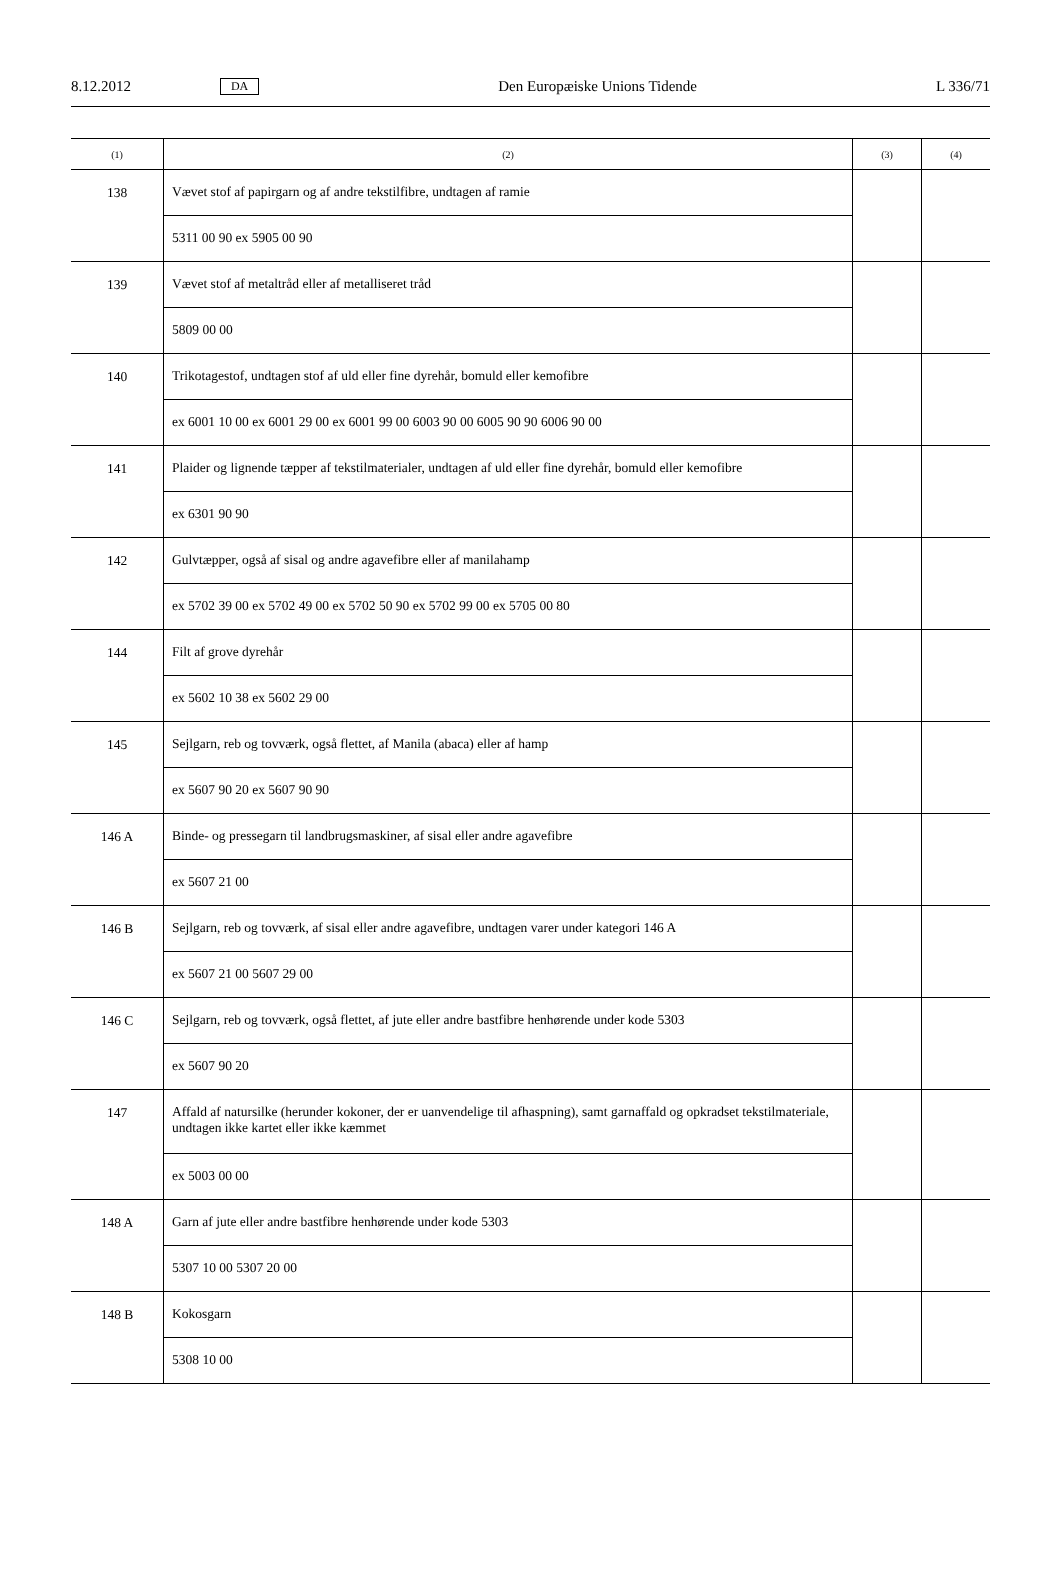8.12.2012 DA Den Europæiske Unions Tidende L 336/71
| (1) | (2) | (3) | (4) |
| --- | --- | --- | --- |
| 138 | Vævet stof af papirgarn og af andre tekstilfibre, undtagen af ramie | | |
| | 5311 00 90 ex 5905 00 90 | | |
| 139 | Vævet stof af metaltråd eller af metalliseret tråd | | |
| | 5809 00 00 | | |
| 140 | Trikotagestof, undtagen stof af uld eller fine dyrehår, bomuld eller kemofibre | | |
| | ex 6001 10 00 ex 6001 29 00 ex 6001 99 00 6003 90 00 6005 90 90 6006 90 00 | | |
| 141 | Plaider og lignende tæpper af tekstilmaterialer, undtagen af uld eller fine dyrehår, bomuld eller kemofibre | | |
| | ex 6301 90 90 | | |
| 142 | Gulvtæpper, også af sisal og andre agavefibre eller af manilahamp | | |
| | ex 5702 39 00 ex 5702 49 00 ex 5702 50 90 ex 5702 99 00 ex 5705 00 80 | | |
| 144 | Filt af grove dyrehår | | |
| | ex 5602 10 38 ex 5602 29 00 | | |
| 145 | Sejlgarn, reb og tovværk, også flettet, af Manila (abaca) eller af hamp | | |
| | ex 5607 90 20 ex 5607 90 90 | | |
| 146 A | Binde- og pressegarn til landbrugsmaskiner, af sisal eller andre agavefibre | | |
| | ex 5607 21 00 | | |
| 146 B | Sejlgarn, reb og tovværk, af sisal eller andre agavefibre, undtagen varer under kategori 146 A | | |
| | ex 5607 21 00 5607 29 00 | | |
| 146 C | Sejlgarn, reb og tovværk, også flettet, af jute eller andre bastfibre henhørende under kode 5303 | | |
| | ex 5607 90 20 | | |
| 147 | Affald af natursilke (herunder kokoner, der er uanvendelige til afhaspning), samt garnaffald og opkradset tekstilmateriale, undtagen ikke kartet eller ikke kæmmet | | |
| | ex 5003 00 00 | | |
| 148 A | Garn af jute eller andre bastfibre henhørende under kode 5303 | | |
| | 5307 10 00 5307 20 00 | | |
| 148 B | Kokosgarn | | |
| | 5308 10 00 | | |